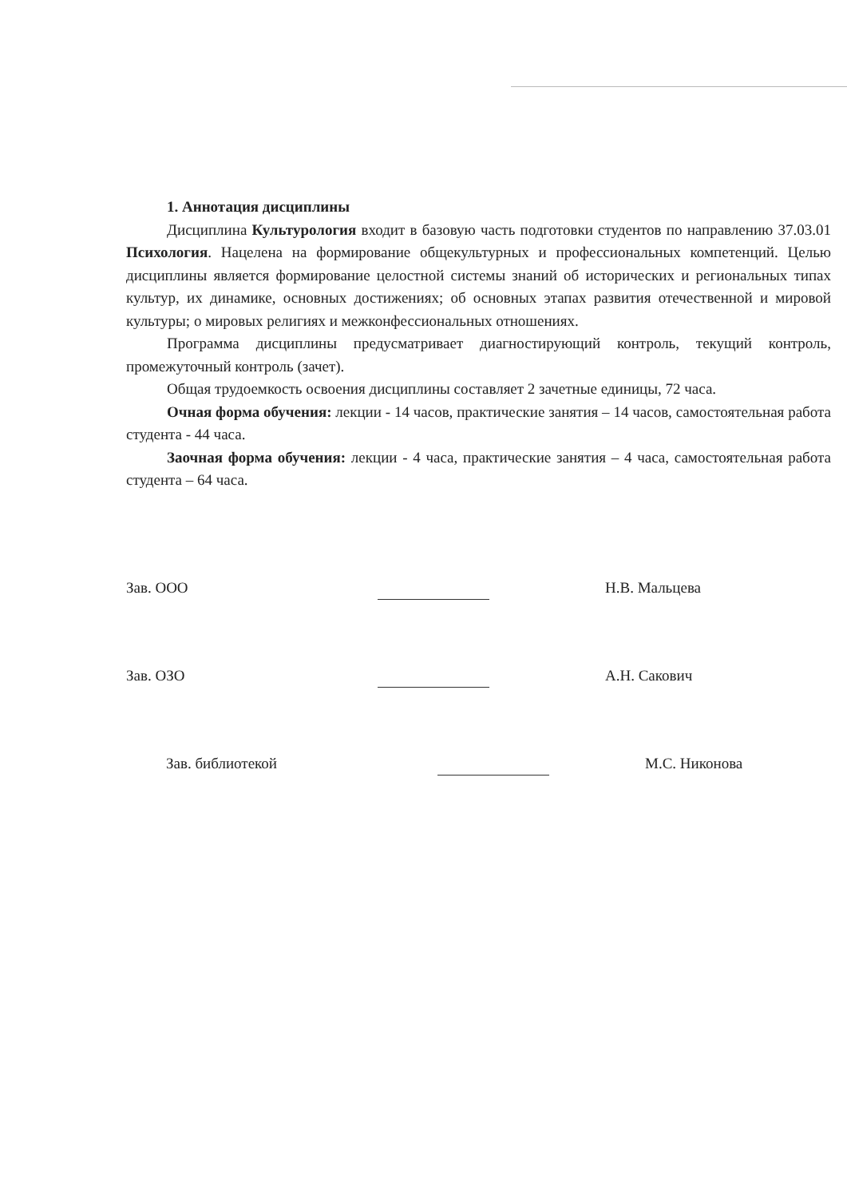1. Аннотация дисциплины
Дисциплина Культурология входит в базовую часть подготовки студентов по направлению 37.03.01 Психология. Нацелена на формирование общекультурных и профессиональных компетенций. Целью дисциплины является формирование целостной системы знаний об исторических и региональных типах культур, их динамике, основных достижениях; об основных этапах развития отечественной и мировой культуры; о мировых религиях и межконфессиональных отношениях.
Программа дисциплины предусматривает диагностирующий контроль, текущий контроль, промежуточный контроль (зачет).
Общая трудоемкость освоения дисциплины составляет 2 зачетные единицы, 72 часа.
Очная форма обучения: лекции - 14 часов, практические занятия – 14 часов, самостоятельная работа студента - 44 часа.
Заочная форма обучения: лекции - 4 часа, практические занятия – 4 часа, самостоятельная работа студента – 64 часа.
Зав. ООО
Н.В. Мальцева
Зав. ОЗО
А.Н. Сакович
Зав. библиотекой
М.С. Никонова